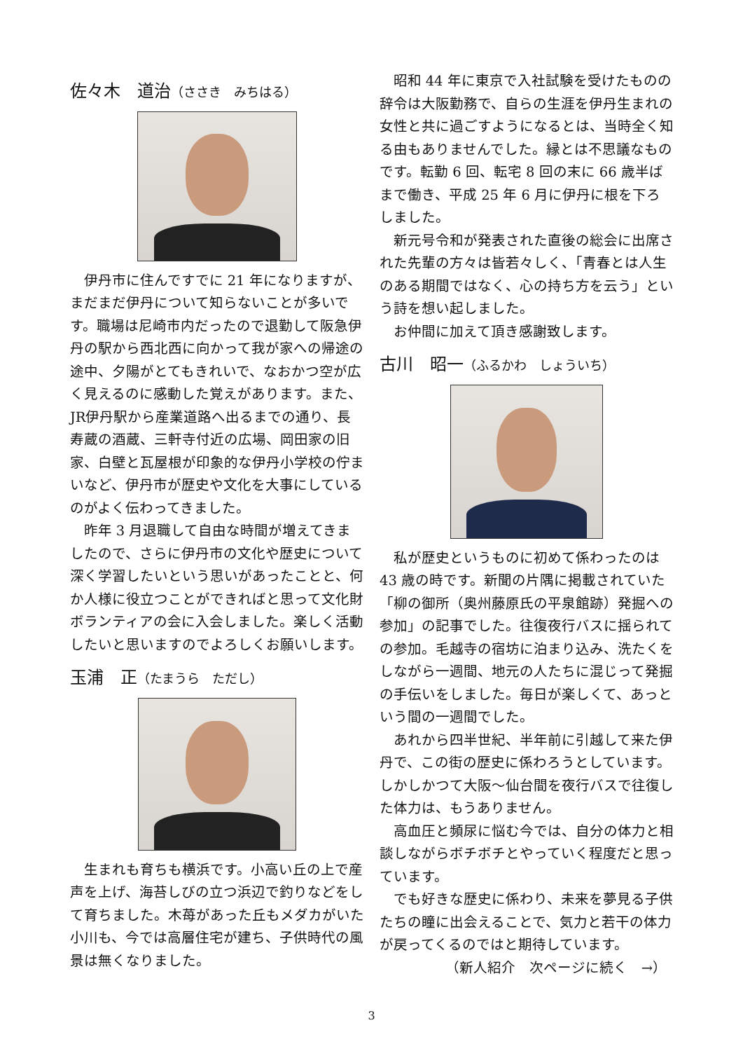佐々木　道治（ささき　みちはる）
伊丹市に住んですでに 21 年になりますが、まだまだ伊丹について知らないことが多いです。職場は尼崎市内だったので退勤して阪急伊丹の駅から西北西に向かって我が家への帰途の途中、夕陽がとてもきれいで、なおかつ空が広く見えるのに感動した覚えがあります。また、JR伊丹駅から産業道路へ出るまでの通り、長寿蔵の酒蔵、三軒寺付近の広場、岡田家の旧家、白壁と瓦屋根が印象的な伊丹小学校の佇まいなど、伊丹市が歴史や文化を大事にしているのがよく伝わってきました。
昨年 3 月退職して自由な時間が増えてきましたので、さらに伊丹市の文化や歴史について深く学習したいという思いがあったことと、何か人様に役立つことができればと思って文化財ボランティアの会に入会しました。楽しく活動したいと思いますのでよろしくお願いします。
玉浦　正（たまうら　ただし）
生まれも育ちも横浜です。小高い丘の上で産声を上げ、海苔しびの立つ浜辺で釣りなどをして育ちました。木苺があった丘もメダカがいた小川も、今では高層住宅が建ち、子供時代の風景は無くなりました。
昭和 44 年に東京で入社試験を受けたものの辞令は大阪勤務で、自らの生涯を伊丹生まれの女性と共に過ごすようになるとは、当時全く知る由もありませんでした。縁とは不思議なものです。転勤 6 回、転宅 8 回の末に 66 歳半ばまで働き、平成 25 年 6 月に伊丹に根を下ろしました。
新元号令和が発表された直後の総会に出席された先輩の方々は皆若々しく、「青春とは人生のある期間ではなく、心の持ち方を云う」という詩を想い起しました。
お仲間に加えて頂き感謝致します。
古川　昭一（ふるかわ　しょういち）
私が歴史というものに初めて係わったのは 43 歳の時です。新聞の片隅に掲載されていた「柳の御所（奥州藤原氏の平泉館跡）発掘への参加」の記事でした。往復夜行バスに揺られての参加。毛越寺の宿坊に泊まり込み、洗たくをしながら一週間、地元の人たちに混じって発掘の手伝いをしました。毎日が楽しくて、あっという間の一週間でした。
あれから四半世紀、半年前に引越して来た伊丹で、この街の歴史に係わろうとしています。しかしかつて大阪～仙台間を夜行バスで往復した体力は、もうありません。
高血圧と頻尿に悩む今では、自分の体力と相談しながらボチボチとやっていく程度だと思っています。
でも好きな歴史に係わり、未来を夢見る子供たちの瞳に出会えることで、気力と若干の体力が戻ってくるのではと期待しています。
（新人紹介　次ページに続く　→）
3